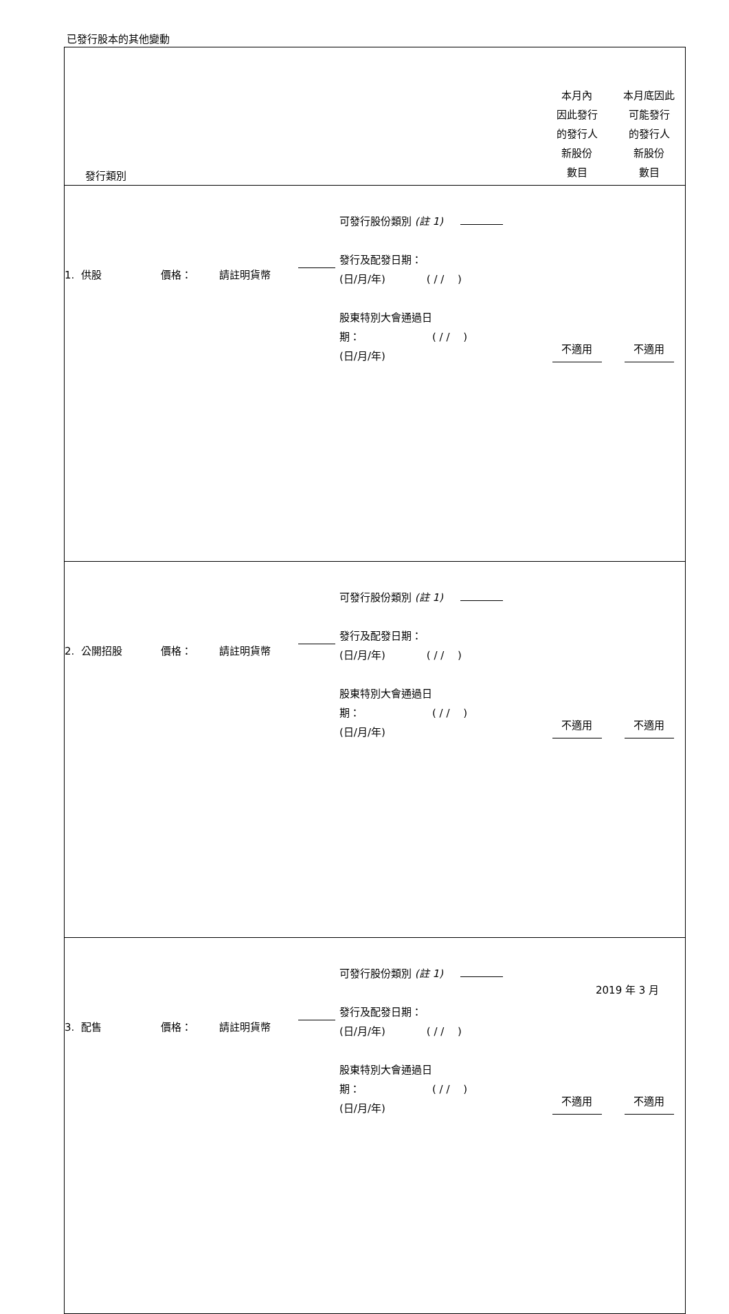已發行股本的其他變動
| 發行類別 | | | | | 本月內 因此發行 的發行人 新股份 數目 | 本月底因此 可能發行 的發行人 新股份 數目 |
| 1. 供股 | 價格： | 請註明貨幣 | | 可發行股份類別 (註 1) 發行及配發日期： (日/月/年) ( / / ) 股東特別大會通過日 期： ( / / ) (日/月/年) | 不適用 | 不適用 |
| 2. 公開招股 | 價格： | 請註明貨幣 | | 可發行股份類別 (註 1) 發行及配發日期： (日/月/年) ( / / ) 股東特別大會通過日 期： ( / / ) (日/月/年) | 不適用 | 不適用 |
| 3. 配售 | 價格： | 請註明貨幣 | | 可發行股份類別 (註 1) 發行及配發日期： (日/月/年) ( / / ) 股東特別大會通過日 期： ( / / ) (日/月/年) | 不適用 | 不適用 |
2019 年 3 月